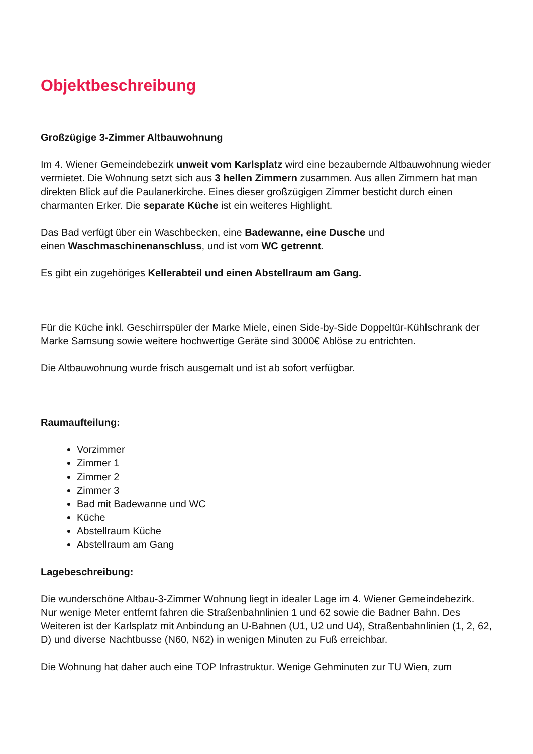Objektbeschreibung
Großzügige 3-Zimmer Altbauwohnung
Im 4. Wiener Gemeindebezirk unweit vom Karlsplatz wird eine bezaubernde Altbauwohnung wieder vermietet. Die Wohnung setzt sich aus 3 hellen Zimmern zusammen. Aus allen Zimmern hat man direkten Blick auf die Paulanerkirche. Eines dieser großzügigen Zimmer besticht durch einen charmanten Erker. Die separate Küche ist ein weiteres Highlight.
Das Bad verfügt über ein Waschbecken, eine Badewanne, eine Dusche und
einen Waschmaschinenanschluss, und ist vom WC getrennt.
Es gibt ein zugehöriges Kellerabteil und einen Abstellraum am Gang.
Für die Küche inkl. Geschirrspüler der Marke Miele, einen Side-by-Side Doppeltür-Kühlschrank der Marke Samsung sowie weitere hochwertige Geräte sind 3000€ Ablöse zu entrichten.
Die Altbauwohnung wurde frisch ausgemalt und ist ab sofort verfügbar.
Raumaufteilung:
Vorzimmer
Zimmer 1
Zimmer 2
Zimmer 3
Bad mit Badewanne und WC
Küche
Abstellraum Küche
Abstellraum am Gang
Lagebeschreibung:
Die wunderschöne Altbau-3-Zimmer Wohnung liegt in idealer Lage im 4. Wiener Gemeindebezirk. Nur wenige Meter entfernt fahren die Straßenbahnlinien 1 und 62 sowie die Badner Bahn. Des Weiteren ist der Karlsplatz mit Anbindung an U-Bahnen (U1, U2 und U4), Straßenbahnlinien (1, 2, 62, D) und diverse Nachtbusse (N60, N62) in wenigen Minuten zu Fuß erreichbar.
Die Wohnung hat daher auch eine TOP Infrastruktur. Wenige Gehminuten zur TU Wien, zum